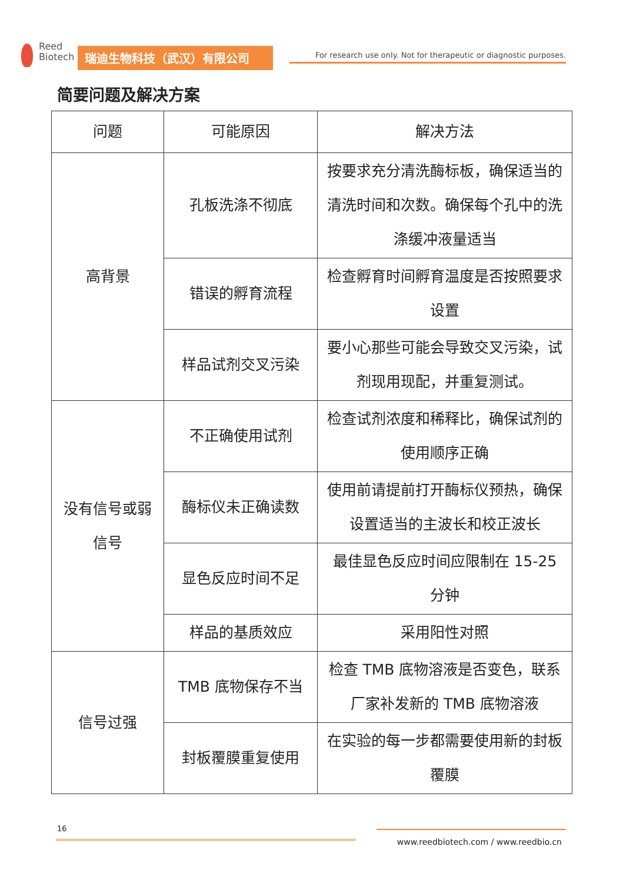Reed
Biotech
瑞迪生物科技（武汉）有限公司
For research use only. Not for therapeutic or diagnostic purposes.
简要问题及解决方案
| 问题 | 可能原因 | 解决方法 |
| --- | --- | --- |
| 高背景 | 孔板洗涤不彻底 | 按要求充分清洗酶标板，确保适当的清洗时间和次数。确保每个孔中的洗涤缓冲液量适当 |
| | 错误的孵育流程 | 检查孵育时间孵育温度是否按照要求设置 |
| | 样品试剂交叉污染 | 要小心那些可能会导致交叉污染，试剂现用现配，并重复测试。 |
| 没有信号或弱信号 | 不正确使用试剂 | 检查试剂浓度和稀释比，确保试剂的使用顺序正确 |
| | 酶标仪未正确读数 | 使用前请提前打开酶标仪预热，确保设置适当的主波长和校正波长 |
| | 显色反应时间不足 | 最佳显色反应时间应限制在 15-25 分钟 |
| | 样品的基质效应 | 采用阳性对照 |
| 信号过强 | TMB 底物保存不当 | 检查 TMB 底物溶液是否变色，联系厂家补发新的 TMB 底物溶液 |
| | 封板覆膜重复使用 | 在实验的每一步都需要使用新的封板覆膜 |
16
www.reedbiotech.com / www.reedbio.cn